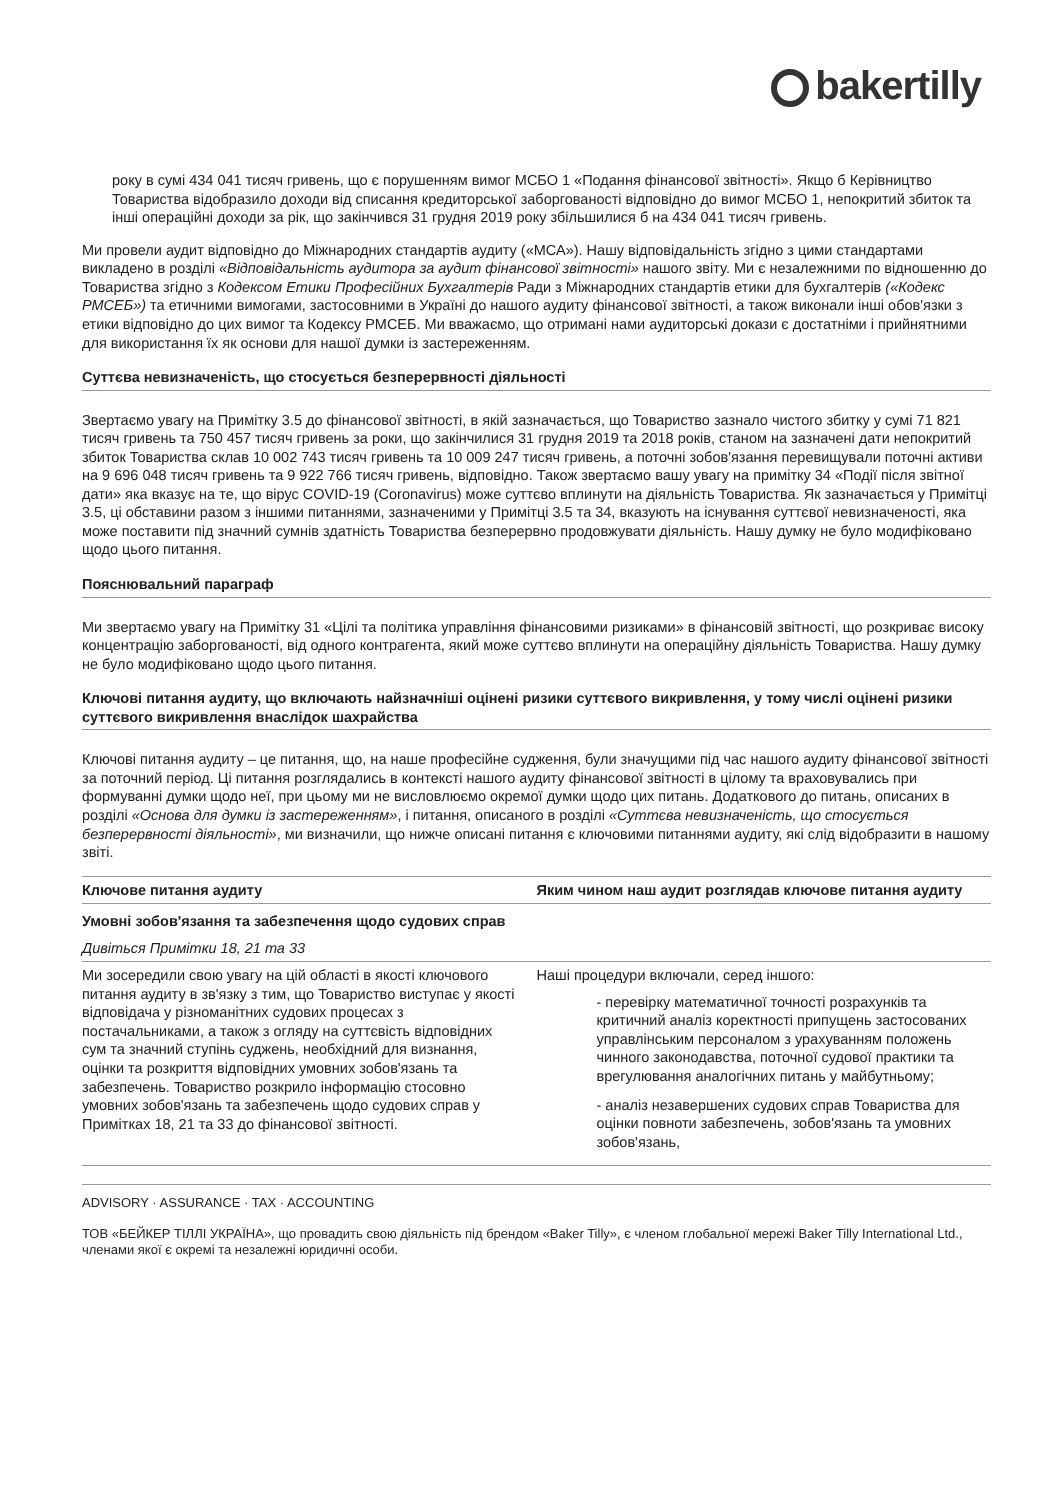bakertilly
року в сумі 434 041 тисяч гривень, що є порушенням вимог МСБО 1 «Подання фінансової звітності». Якщо б Керівництво Товариства відобразило доходи від списання кредиторської заборгованості відповідно до вимог МСБО 1, непокритий збиток та інші операційні доходи за рік, що закінчився 31 грудня 2019 року збільшилися б на 434 041 тисяч гривень.
Ми провели аудит відповідно до Міжнародних стандартів аудиту («МСА»). Нашу відповідальність згідно з цими стандартами викладено в розділі «Відповідальність аудитора за аудит фінансової звітності» нашого звіту. Ми є незалежними по відношенню до Товариства згідно з Кодексом Етики Професійних Бухгалтерів Ради з Міжнародних стандартів етики для бухгалтерів («Кодекс РМСЕБ») та етичними вимогами, застосовними в Україні до нашого аудиту фінансової звітності, а також виконали інші обов'язки з етики відповідно до цих вимог та Кодексу РМСЕБ. Ми вважаємо, що отримані нами аудиторські докази є достатніми і прийнятними для використання їх як основи для нашої думки із застереженням.
Суттєва невизначеність, що стосується безперервності діяльності
Звертаємо увагу на Примітку 3.5 до фінансової звітності, в якій зазначається, що Товариство зазнало чистого збитку у сумі 71 821 тисяч гривень та 750 457 тисяч гривень за роки, що закінчилися 31 грудня 2019 та 2018 років, станом на зазначені дати непокритий збиток Товариства склав 10 002 743 тисяч гривень та 10 009 247 тисяч гривень, а поточні зобов'язання перевищували поточні активи на 9 696 048 тисяч гривень та 9 922 766 тисяч гривень, відповідно. Також звертаємо вашу увагу на примітку 34 «Події після звітної дати» яка вказує на те, що вірус COVID-19 (Coronavirus) може суттєво вплинути на діяльність Товариства. Як зазначається у Примітці 3.5, ці обставини разом з іншими питаннями, зазначеними у Примітці 3.5 та 34, вказують на існування суттєвої невизначеності, яка може поставити під значний сумнів здатність Товариства безперервно продовжувати діяльність. Нашу думку не було модифіковано щодо цього питання.
Пояснювальний параграф
Ми звертаємо увагу на Примітку 31 «Цілі та політика управління фінансовими ризиками» в фінансовій звітності, що розкриває високу концентрацію заборгованості, від одного контрагента, який може суттєво вплинути на операційну діяльність Товариства. Нашу думку не було модифіковано щодо цього питання.
Ключові питання аудиту, що включають найзначніші оцінені ризики суттєвого викривлення, у тому числі оцінені ризики суттєвого викривлення внаслідок шахрайства
Ключові питання аудиту – це питання, що, на наше професійне судження, були значущими під час нашого аудиту фінансової звітності за поточний період. Ці питання розглядались в контексті нашого аудиту фінансової звітності в цілому та враховувались при формуванні думки щодо неї, при цьому ми не висловлюємо окремої думки щодо цих питань. Додаткового до питань, описаних в розділі «Основа для думки із застереженням», і питання, описаного в розділі «Суттєва невизначеність, що стосується безперервності діяльності», ми визначили, що нижче описані питання є ключовими питаннями аудиту, які слід відобразити в нашому звіті.
| Ключове питання аудиту | Яким чином наш аудит розглядав ключове питання аудиту |
| --- | --- |
| Умовні зобов'язання та забезпечення щодо судових справ | |
| Дивіться Примітки 18, 21 та 33 | |
| Ми зосередили свою увагу на цій області в якості ключового питання аудиту в зв'язку з тим, що Товариство виступає у якості відповідача у різноманітних судових процесах з постачальниками, а також з огляду на суттєвість відповідних сум та значний ступінь суджень, необхідний для визнання, оцінки та розкриття відповідних умовних зобов'язань та забезпечень. Товариство розкрило інформацію стосовно умовних зобов'язань та забезпечень щодо судових справ у Примітках 18, 21 та 33 до фінансової звітності. | Наші процедури включали, серед іншого: - перевірку математичної точності розрахунків та критичний аналіз коректності припущень застосованих управлінським персоналом з урахуванням положень чинного законодавства, поточної судової практики та врегулювання аналогічних питань у майбутньому; - аналіз незавершених судових справ Товариства для оцінки повноти забезпечень, зобов'язань та умовних зобов'язань, |
ADVISORY · ASSURANCE · TAX · ACCOUNTING
ТОВ «БЕЙКЕР ТІЛЛІ УКРАЇНА», що провадить свою діяльність під брендом «Baker Tilly», є членом глобальної мережі Baker Tilly International Ltd., членами якої є окремі та незалежні юридичні особи.